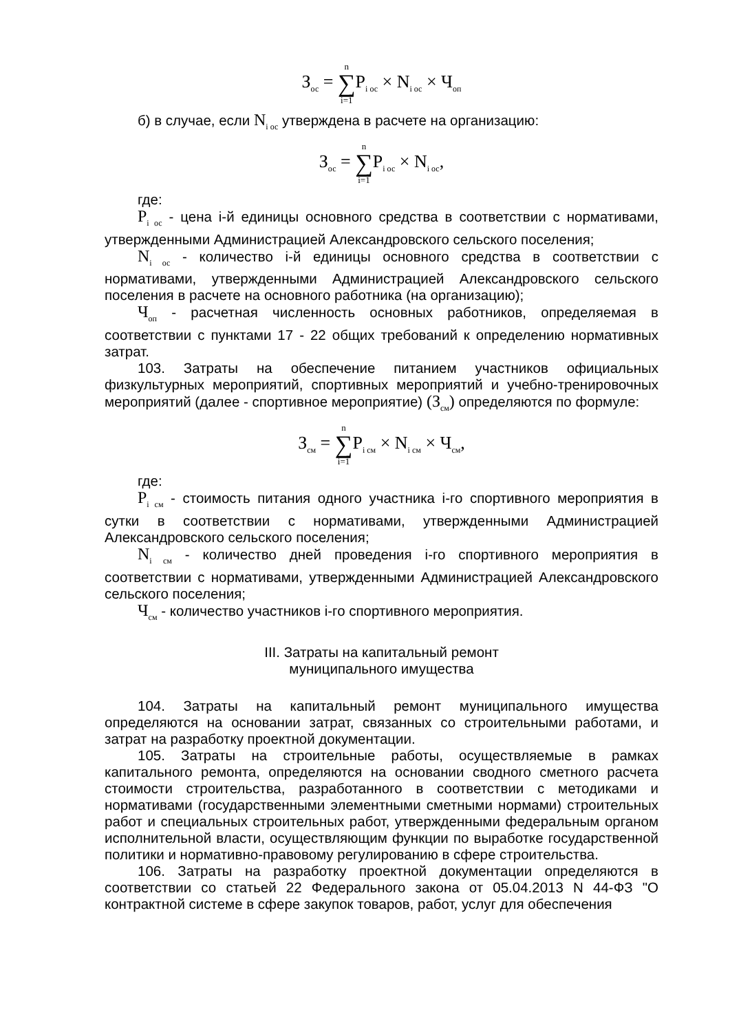З<sub>ос</sub> = n ∑ i=1 P<sub>i ос</sub> × N<sub>i ос</sub> × Ч<sub>оп</sub>
б) в случае, если N<sub>i ос</sub> утверждена в расчете на организацию:
З<sub>ос</sub> = n ∑ i=1 P<sub>i ос</sub> × N<sub>i ос</sub>,
где:
P<sub>i ос</sub> - цена i-й единицы основного средства в соответствии с нормативами, утвержденными Администрацией Александровского сельского поселения;
N<sub>i ос</sub> - количество i-й единицы основного средства в соответствии с нормативами, утвержденными Администрацией Александровского сельского поселения в расчете на основного работника (на организацию);
Ч<sub>оп</sub> - расчетная численность основных работников, определяемая в соответствии с пунктами 17 - 22 общих требований к определению нормативных затрат.
103. Затраты на обеспечение питанием участников официальных физкультурных мероприятий, спортивных мероприятий и учебно-тренировочных мероприятий (далее - спортивное мероприятие) (З<sub>см</sub>) определяются по формуле:
З<sub>см</sub> = n ∑ i=1 P<sub>i см</sub> × N<sub>i см</sub> × Ч<sub>см</sub>,
где:
P<sub>i см</sub> - стоимость питания одного участника i-го спортивного мероприятия в сутки в соответствии с нормативами, утвержденными Администрацией Александровского сельского поселения;
N<sub>i см</sub> - количество дней проведения i-го спортивного мероприятия в соответствии с нормативами, утвержденными Администрацией Александровского сельского поселения;
Ч<sub>см</sub> - количество участников i-го спортивного мероприятия.
III. Затраты на капитальный ремонт
муниципального имущества
104. Затраты на капитальный ремонт муниципального имущества определяются на основании затрат, связанных со строительными работами, и затрат на разработку проектной документации.
105. Затраты на строительные работы, осуществляемые в рамках капитального ремонта, определяются на основании сводного сметного расчета стоимости строительства, разработанного в соответствии с методиками и нормативами (государственными элементными сметными нормами) строительных работ и специальных строительных работ, утвержденными федеральным органом исполнительной власти, осуществляющим функции по выработке государственной политики и нормативно-правовому регулированию в сфере строительства.
106. Затраты на разработку проектной документации определяются в соответствии со статьей 22 Федерального закона от 05.04.2013 N 44-ФЗ "О контрактной системе в сфере закупок товаров, работ, услуг для обеспечения